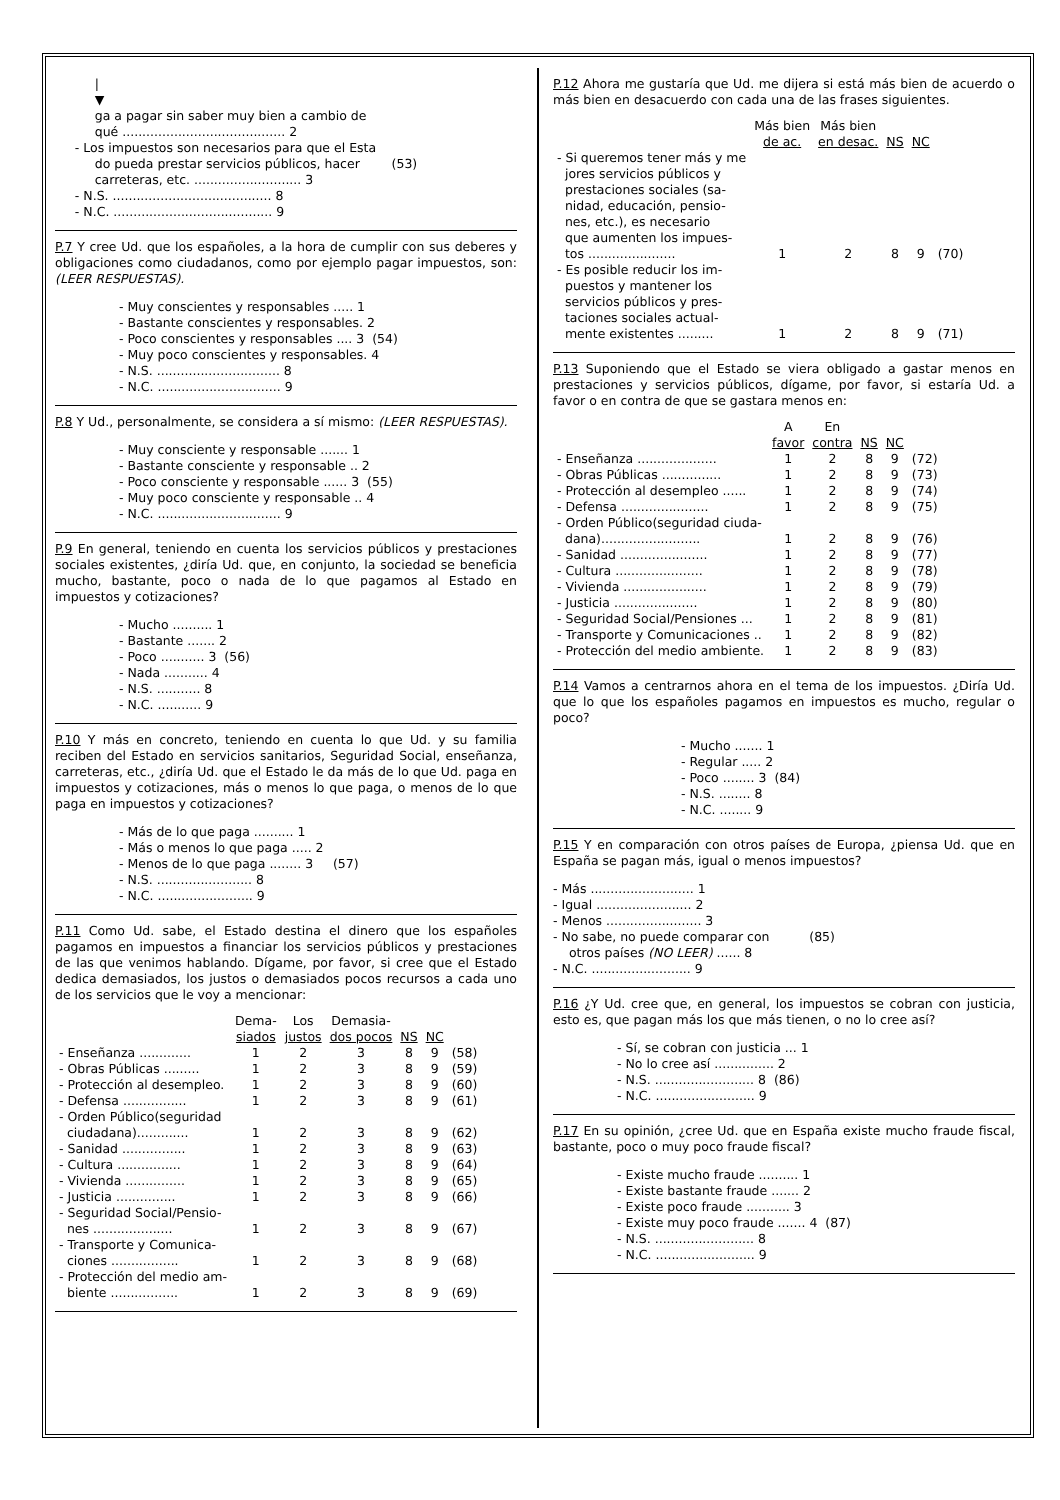|
          ▼
          ga a pagar sin saber muy bien a cambio de
          qué ......................................... 2
     - Los impuestos son necesarios para que el Esta
          do pueda prestar servicios públicos, hacer        (53)
          carreteras, etc. ........................... 3
     - N.S. ........................................ 8
     - N.C. ........................................ 9
P.7 Y cree Ud. que los españoles, a la hora de cumplir con sus deberes y obligaciones como ciudadanos, como por ejemplo pagar impuestos, son: (LEER RESPUESTAS).
- Muy conscientes y responsables ..... 1 - Bastante conscientes y responsables. 2 - Poco conscientes y responsables .... 3 (54) - Muy poco conscientes y responsables. 4 - N.S. ............................... 8 - N.C. ............................... 9
P.8 Y Ud., personalmente, se considera a sí mismo: (LEER RESPUESTAS).
- Muy consciente y responsable ....... 1 - Bastante consciente y responsable .. 2 - Poco consciente y responsable ...... 3 (55) - Muy poco consciente y responsable .. 4 - N.C. ............................... 9
P.9 En general, teniendo en cuenta los servicios públicos y prestaciones sociales existentes, ¿diría Ud. que, en conjunto, la sociedad se beneficia mucho, bastante, poco o nada de lo que pagamos al Estado en impuestos y cotizaciones?
- Mucho .......... 1 - Bastante ....... 2 - Poco ........... 3 (56) - Nada ........... 4 - N.S. ........... 8 - N.C. ........... 9
P.10 Y más en concreto, teniendo en cuenta lo que Ud. y su familia reciben del Estado en servicios sanitarios, Seguridad Social, enseñanza, carreteras, etc., ¿diría Ud. que el Estado le da más de lo que Ud. paga en impuestos y cotizaciones, más o menos lo que paga, o menos de lo que paga en impuestos y cotizaciones?
- Más de lo que paga .......... 1 - Más o menos lo que paga ..... 2 - Menos de lo que paga ........ 3 (57) - N.S. ........................ 8 - N.C. ........................ 9
P.11 Como Ud. sabe, el Estado destina el dinero que los españoles pagamos en impuestos a financiar los servicios públicos y prestaciones de las que venimos hablando. Dígame, por favor, si cree que el Estado dedica demasiados, los justos o demasiados pocos recursos a cada uno de los servicios que le voy a mencionar:
| | Dema- siados | Los justos | Demasia- dos pocos | NS | NC | |
| --- | --- | --- | --- | --- | --- | --- |
| - Enseñanza ............. | 1 | 2 | 3 | 8 | 9 | (58) |
| - Obras Públicas ......... | 1 | 2 | 3 | 8 | 9 | (59) |
| - Protección al desempleo. | 1 | 2 | 3 | 8 | 9 | (60) |
| - Defensa ................ | 1 | 2 | 3 | 8 | 9 | (61) |
| - Orden Público(seguridad ciudadana)............. | 1 | 2 | 3 | 8 | 9 | (62) |
| - Sanidad ................ | 1 | 2 | 3 | 8 | 9 | (63) |
| - Cultura ................ | 1 | 2 | 3 | 8 | 9 | (64) |
| - Vivienda ............... | 1 | 2 | 3 | 8 | 9 | (65) |
| - Justicia ............... | 1 | 2 | 3 | 8 | 9 | (66) |
| - Seguridad Social/Pensio- nes .................... | 1 | 2 | 3 | 8 | 9 | (67) |
| - Transporte y Comunica- ciones ................. | 1 | 2 | 3 | 8 | 9 | (68) |
| - Protección del medio am- biente ................. | 1 | 2 | 3 | 8 | 9 | (69) |
P.12 Ahora me gustaría que Ud. me dijera si está más bien de acuerdo o más bien en desacuerdo con cada una de las frases siguientes.
| | Más bien de ac. | Más bien en desac. | NS | NC | |
| --- | --- | --- | --- | --- | --- |
| - Si queremos tener más y me jores servicios públicos y prestaciones sociales (sa- nidad, educación, pensio- nes, etc.), es necesario que aumenten los impues- tos ...................... | 1 | 2 | 8 | 9 | (70) |
| - Es posible reducir los im- puestos y mantener los servicios públicos y pres- taciones sociales actual- mente existentes ......... | 1 | 2 | 8 | 9 | (71) |
P.13 Suponiendo que el Estado se viera obligado a gastar menos en prestaciones y servicios públicos, dígame, por favor, si estaría Ud. a favor o en contra de que se gastara menos en:
| | A favor | En contra | NS | NC | |
| --- | --- | --- | --- | --- | --- |
| - Enseñanza .................... | 1 | 2 | 8 | 9 | (72) |
| - Obras Públicas ............... | 1 | 2 | 8 | 9 | (73) |
| - Protección al desempleo ...... | 1 | 2 | 8 | 9 | (74) |
| - Defensa ...................... | 1 | 2 | 8 | 9 | (75) |
| - Orden Público(seguridad ciuda- dana)......................... | 1 | 2 | 8 | 9 | (76) |
| - Sanidad ...................... | 1 | 2 | 8 | 9 | (77) |
| - Cultura ...................... | 1 | 2 | 8 | 9 | (78) |
| - Vivienda ..................... | 1 | 2 | 8 | 9 | (79) |
| - Justicia ..................... | 1 | 2 | 8 | 9 | (80) |
| - Seguridad Social/Pensiones ... | 1 | 2 | 8 | 9 | (81) |
| - Transporte y Comunicaciones .. | 1 | 2 | 8 | 9 | (82) |
| - Protección del medio ambiente. | 1 | 2 | 8 | 9 | (83) |
P.14 Vamos a centrarnos ahora en el tema de los impuestos. ¿Diría Ud. que lo que los españoles pagamos en impuestos es mucho, regular o poco?
- Mucho ....... 1 - Regular ..... 2 - Poco ........ 3 (84) - N.S. ........ 8 - N.C. ........ 9
P.15 Y en comparación con otros países de Europa, ¿piensa Ud. que en España se pagan más, igual o menos impuestos?
- Más .......................... 1 - Igual ........................ 2 - Menos ........................ 3 - No sabe, no puede comparar con (85) otros países (NO LEER) ...... 8 - N.C. ......................... 9
P.16 ¿Y Ud. cree que, en general, los impuestos se cobran con justicia, esto es, que pagan más los que más tienen, o no lo cree así?
- Sí, se cobran con justicia ... 1 - No lo cree así ............... 2 - N.S. ......................... 8 (86) - N.C. ......................... 9
P.17 En su opinión, ¿cree Ud. que en España existe mucho fraude fiscal, bastante, poco o muy poco fraude fiscal?
- Existe mucho fraude .......... 1 - Existe bastante fraude ....... 2 - Existe poco fraude ........... 3 - Existe muy poco fraude ....... 4 (87) - N.S. ......................... 8 - N.C. ......................... 9